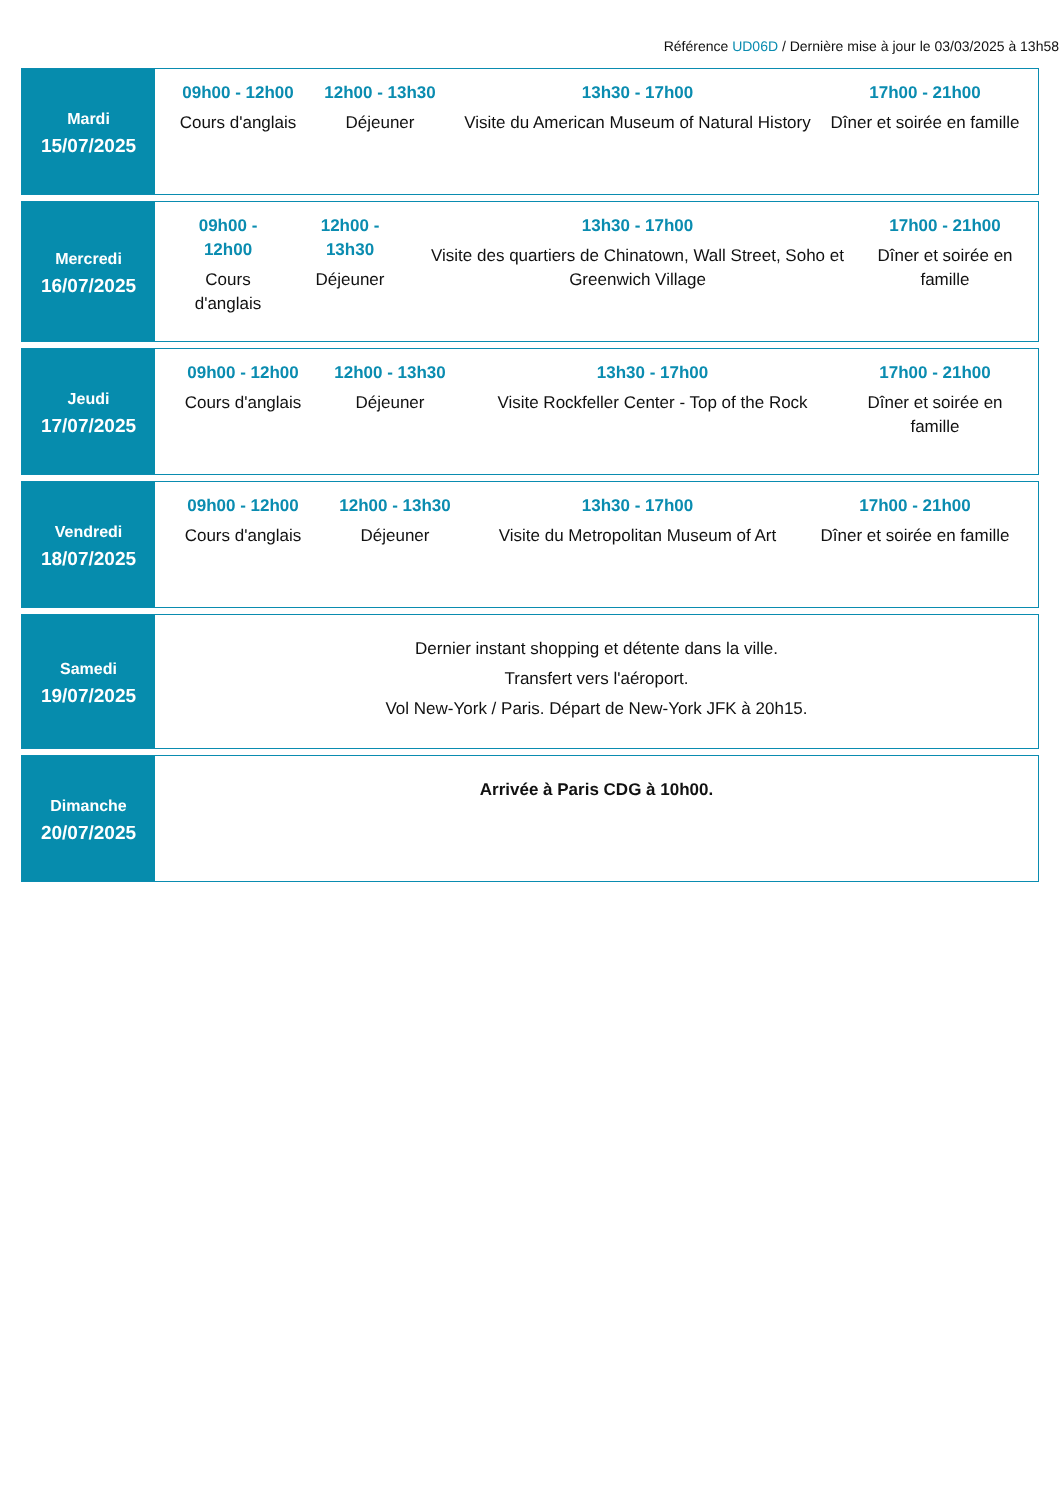Référence UD06D / Dernière mise à jour le 03/03/2025 à 13h58
Mardi
15/07/2025
09h00 - 12h00
Cours d'anglais
12h00 - 13h30
Déjeuner
13h30 - 17h00
Visite du American Museum of Natural History
17h00 - 21h00
Dîner et soirée en famille
Mercredi
16/07/2025
09h00 - 12h00
Cours d'anglais
12h00 - 13h30
Déjeuner
13h30 - 17h00
Visite des quartiers de Chinatown, Wall Street, Soho et Greenwich Village
17h00 - 21h00
Dîner et soirée en famille
Jeudi
17/07/2025
09h00 - 12h00
Cours d'anglais
12h00 - 13h30
Déjeuner
13h30 - 17h00
Visite Rockfeller Center - Top of the Rock
17h00 - 21h00
Dîner et soirée en famille
Vendredi
18/07/2025
09h00 - 12h00
Cours d'anglais
12h00 - 13h30
Déjeuner
13h30 - 17h00
Visite du Metropolitan Museum of Art
17h00 - 21h00
Dîner et soirée en famille
Samedi
19/07/2025
Dernier instant shopping et détente dans la ville.
Transfert vers l'aéroport.
Vol New-York / Paris. Départ de New-York JFK à 20h15.
Dimanche
20/07/2025
Arrivée à Paris CDG à 10h00.